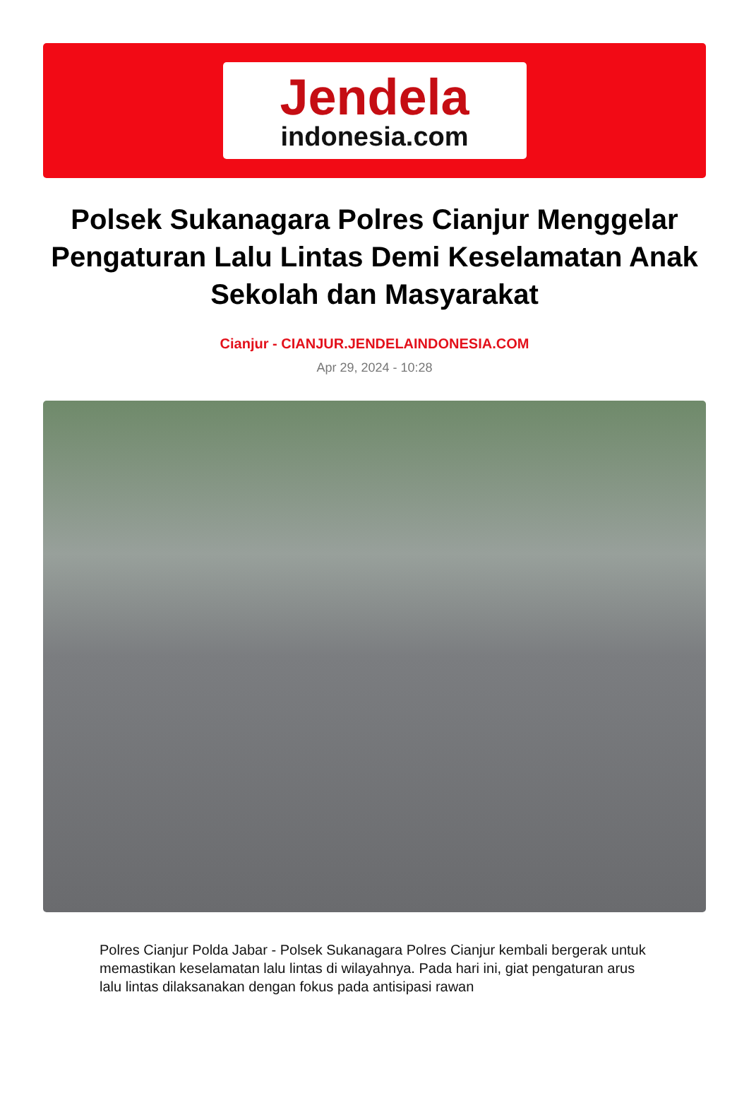Jendela
indonesia.com
Polsek Sukanagara Polres Cianjur Menggelar Pengaturan Lalu Lintas Demi Keselamatan Anak Sekolah dan Masyarakat
Cianjur - CIANJUR.JENDELAINDONESIA.COM
Apr 29, 2024 - 10:28
Polres Cianjur Polda Jabar - Polsek Sukanagara Polres Cianjur kembali bergerak untuk memastikan keselamatan lalu lintas di wilayahnya. Pada hari ini, giat pengaturan arus lalu lintas dilaksanakan dengan fokus pada antisipasi rawan